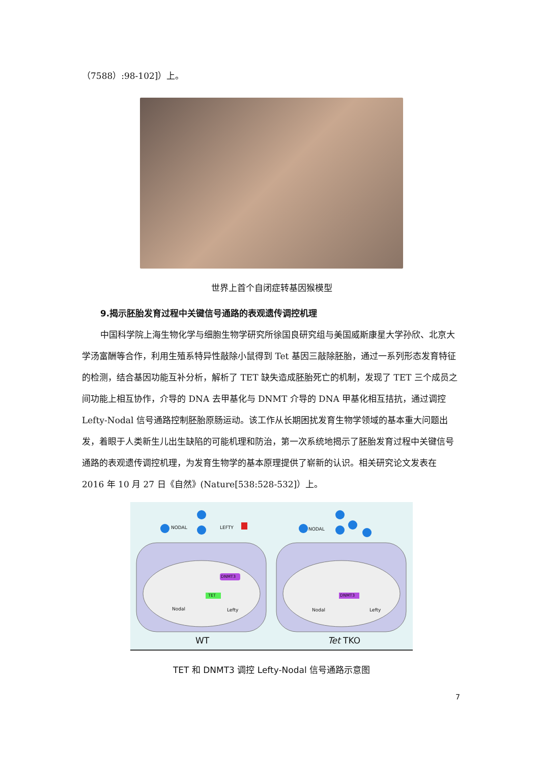（7588）:98-102]）上。
世界上首个自闭症转基因猴模型
9.揭示胚胎发育过程中关键信号通路的表观遗传调控机理
中国科学院上海生物化学与细胞生物学研究所徐国良研究组与美国威斯康星大学孙欣、北京大学汤富酬等合作，利用生殖系特异性敲除小鼠得到 Tet 基因三敲除胚胎，通过一系列形态发育特征的检测，结合基因功能互补分析，解析了 TET 缺失造成胚胎死亡的机制，发现了 TET 三个成员之间功能上相互协作，介导的 DNA 去甲基化与 DNMT 介导的 DNA 甲基化相互拮抗，通过调控 Lefty-Nodal 信号通路控制胚胎原肠运动。该工作从长期困扰发育生物学领域的基本重大问题出发，着眼于人类新生儿出生缺陷的可能机理和防治，第一次系统地揭示了胚胎发育过程中关键信号通路的表观遗传调控机理，为发育生物学的基本原理提供了崭新的认识。相关研究论文发表在 2016 年 10 月 27 日《自然》(Nature[538:528-532]）上。
NODAL LEFTY NODAL
DNMT3
TET DNMT3
Nodal Lefty Nodal Lefty
WT Tet TKO
TET 和 DNMT3 调控 Lefty-Nodal 信号通路示意图
7